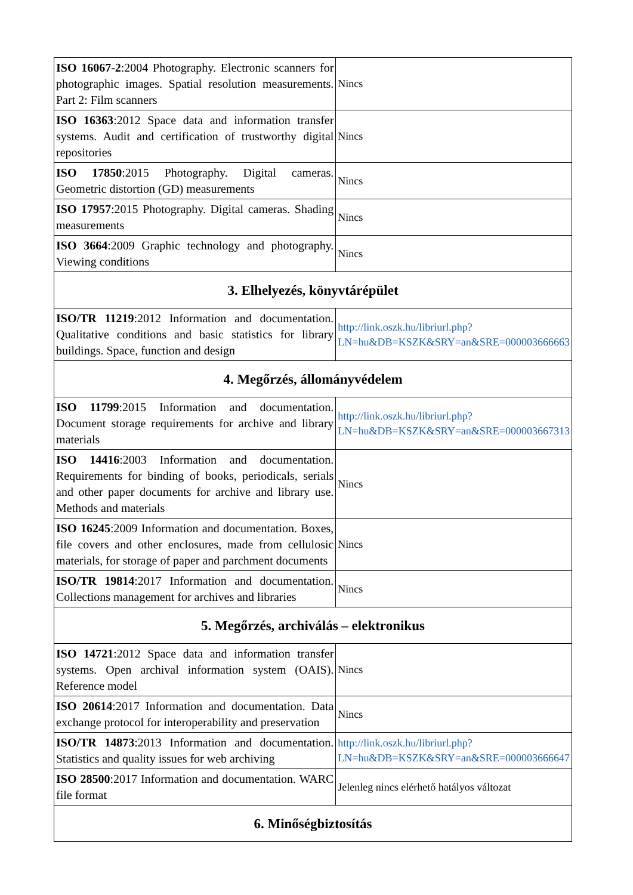| ISO 16067-2 :2004 Photography. Electronic scanners for photographic images. Spatial resolution measurements. Part 2: Film scanners | Nincs |
| ISO 16363 :2012 Space data and information transfer systems. Audit and certification of trustworthy digital repositories | Nincs |
| ISO 17850 :2015 Photography. Digital cameras. Geometric distortion (GD) measurements | Nincs |
| ISO 17957 :2015 Photography. Digital cameras. Shading measurements | Nincs |
| ISO 3664 :2009 Graphic technology and photography. Viewing conditions | Nincs |
| 3. Elhelyezés, könyvtárépület | |
| ISO/TR 11219 :2012 Information and documentation. Qualitative conditions and basic statistics for library buildings. Space, function and design | http://link.oszk.hu/libriurl.php?LN=hu&DB=KSZK&SRY=an&SRE=000003666663 |
| 4. Megőrzés, állományvédelem | |
| ISO 11799 :2015 Information and documentation. Document storage requirements for archive and library materials | http://link.oszk.hu/libriurl.php?LN=hu&DB=KSZK&SRY=an&SRE=000003667313 |
| ISO 14416 :2003 Information and documentation. Requirements for binding of books, periodicals, serials and other paper documents for archive and library use. Methods and materials | Nincs |
| ISO 16245 :2009 Information and documentation. Boxes, file covers and other enclosures, made from cellulosic materials, for storage of paper and parchment documents | Nincs |
| ISO/TR 19814 :2017 Information and documentation. Collections management for archives and libraries | Nincs |
| 5. Megőrzés, archiválás – elektronikus | |
| ISO 14721 :2012 Space data and information transfer systems. Open archival information system (OAIS). Reference model | Nincs |
| ISO 20614 :2017 Information and documentation. Data exchange protocol for interoperability and preservation | Nincs |
| ISO/TR 14873 :2013 Information and documentation. Statistics and quality issues for web archiving | http://link.oszk.hu/libriurl.php?LN=hu&DB=KSZK&SRY=an&SRE=000003666647 |
| ISO 28500 :2017 Information and documentation. WARC file format | Jelenleg nincs elérhető hatályos változat |
| 6. Minőségbiztosítás | |